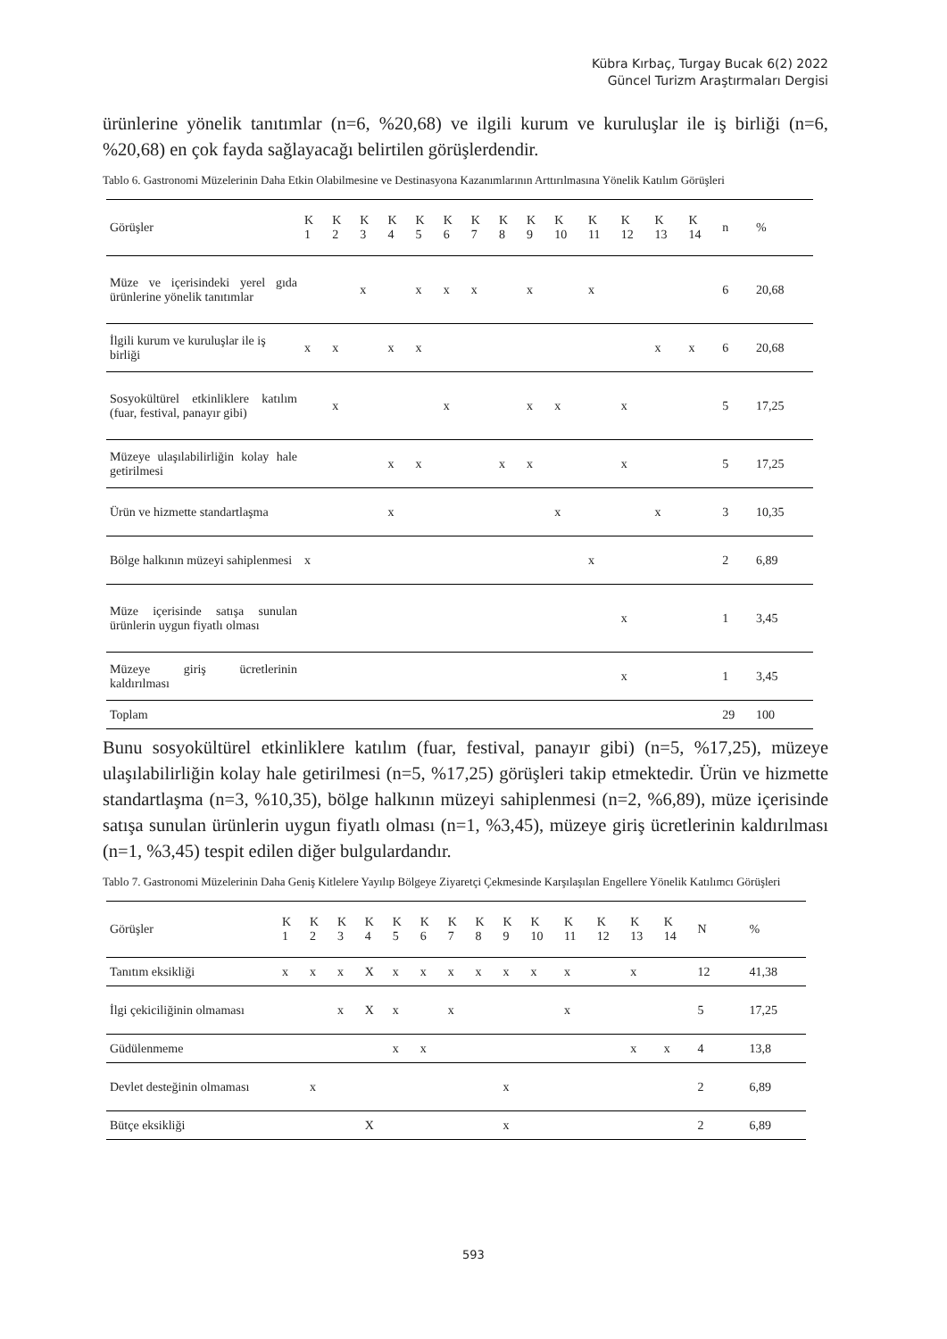Kübra Kırbaç, Turgay Bucak 6(2) 2022
Güncel Turizm Araştırmaları Dergisi
ürünlerine yönelik tanıtımlar (n=6, %20,68) ve ilgili kurum ve kuruluşlar ile iş birliği (n=6, %20,68) en çok fayda sağlayacağı belirtilen görüşlerdendir.
Tablo 6. Gastronomi Müzelerinin Daha Etkin Olabilmesine ve Destinasyona Kazanımlarının Arttırılmasına Yönelik Katılım Görüşleri
| Görüşler | K 1 | K 2 | K 3 | K 4 | K 5 | K 6 | K 7 | K 8 | K 9 | K 10 | K 11 | K 12 | K 13 | K 14 | n | % |
| --- | --- | --- | --- | --- | --- | --- | --- | --- | --- | --- | --- | --- | --- | --- | --- | --- |
| Müze ve içerisindeki yerel gıda ürünlerine yönelik tanıtımlar | | | x | | x | x | x | | x | | x | | | | 6 | 20,68 |
| İlgili kurum ve kuruluşlar ile iş birliği | x | x | | x | x | | | | | | | | x | x | 6 | 20,68 |
| Sosyokültürel etkinliklere katılım (fuar, festival, panayır gibi) | | x | | | | x | | | x | x | | x | | | 5 | 17,25 |
| Müzeye ulaşılabilirliğin kolay hale getirilmesi | | | | x | x | | | x | x | | | x | | | 5 | 17,25 |
| Ürün ve hizmette standartlaşma | | | | x | | | | | | x | | | x | | 3 | 10,35 |
| Bölge halkının müzeyi sahiplenmesi | x | | | | | | | | | | x | | | | 2 | 6,89 |
| Müze içerisinde satışa sunulan ürünlerin uygun fiyatlı olması | | | | | | | | | | | | x | | | 1 | 3,45 |
| Müzeye giriş ücretlerinin kaldırılması | | | | | | | | | | | | x | | | 1 | 3,45 |
| Toplam | | | | | | | | | | | | | | | 29 | 100 |
Bunu sosyokültürel etkinliklere katılım (fuar, festival, panayır gibi) (n=5, %17,25), müzeye ulaşılabilirliğin kolay hale getirilmesi (n=5, %17,25) görüşleri takip etmektedir. Ürün ve hizmette standartlaşma (n=3, %10,35), bölge halkının müzeyi sahiplenmesi (n=2, %6,89), müze içerisinde satışa sunulan ürünlerin uygun fiyatlı olması (n=1, %3,45), müzeye giriş ücretlerinin kaldırılması (n=1, %3,45) tespit edilen diğer bulgulardandır.
Tablo 7. Gastronomi Müzelerinin Daha Geniş Kitlelere Yayılıp Bölgeye Ziyaretçi Çekmesinde Karşılaşılan Engellere Yönelik Katılımcı Görüşleri
| Görüşler | K 1 | K 2 | K 3 | K 4 | K 5 | K 6 | K 7 | K 8 | K 9 | K 10 | K 11 | K 12 | K 13 | K 14 | N | % |
| --- | --- | --- | --- | --- | --- | --- | --- | --- | --- | --- | --- | --- | --- | --- | --- | --- |
| Tanıtım eksikliği | x | x | x | X | x | x | x | x | x | x | x | | x | | 12 | 41,38 |
| İlgi çekiciliğinin olmaması | | | x | X | x | | x | | | | x | | | | 5 | 17,25 |
| Güdülenmeme | | | | | x | x | | | | | | | x | x | 4 | 13,8 |
| Devlet desteğinin olmaması | | x | | | | | | | x | | | | | | 2 | 6,89 |
| Bütçe eksikliği | | | | X | | | | | x | | | | | | 2 | 6,89 |
593